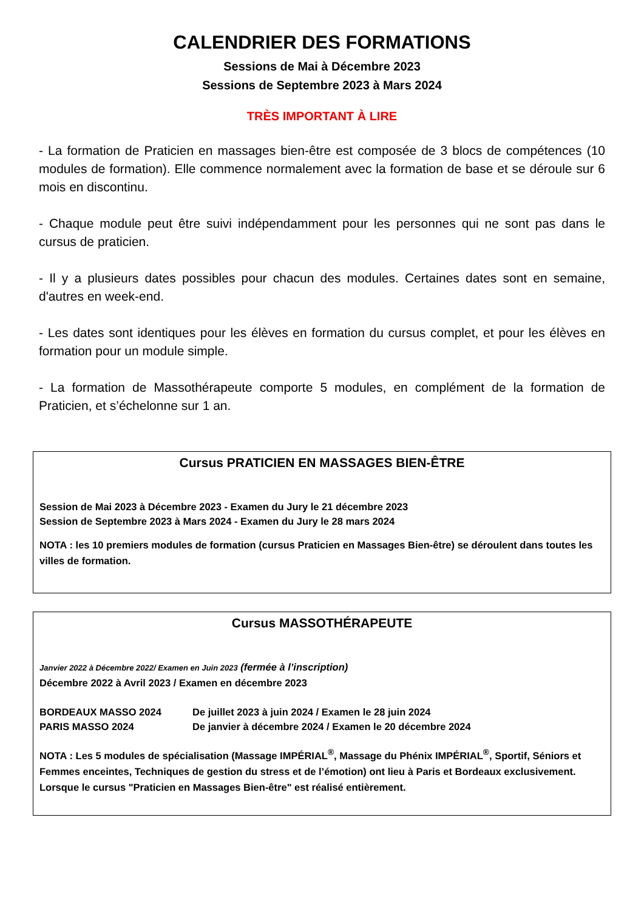CALENDRIER DES FORMATIONS
Sessions de Mai à Décembre 2023
Sessions de Septembre 2023 à Mars 2024
TRÈS IMPORTANT À LIRE
- La formation de Praticien en massages bien-être est composée de 3 blocs de compétences (10 modules de formation). Elle commence normalement avec la formation de base et se déroule sur 6 mois en discontinu.
- Chaque module peut être suivi indépendamment pour les personnes qui ne sont pas dans le cursus de praticien.
- Il y a plusieurs dates possibles pour chacun des modules. Certaines dates sont en semaine, d'autres en week-end.
- Les dates sont identiques pour les élèves en formation du cursus complet, et pour les élèves en formation pour un module simple.
- La formation de Massothérapeute comporte 5 modules, en complément de la formation de Praticien, et s’échelonne sur 1 an.
Cursus PRATICIEN EN MASSAGES BIEN-ÊTRE
Session de Mai 2023 à Décembre 2023 - Examen du Jury le 21 décembre 2023
Session de Septembre 2023 à Mars 2024 - Examen du Jury le 28 mars 2024
NOTA : les 10 premiers modules de formation (cursus Praticien en Massages Bien-être) se déroulent dans toutes les villes de formation.
Cursus MASSOTHÉRAPEUTE
Janvier 2022 à Décembre 2022/ Examen en Juin 2023 (fermée à l’inscription)
Décembre 2022 à Avril 2023 / Examen en décembre 2023
BORDEAUX MASSO 2024 De juillet 2023 à juin 2024 / Examen le 28 juin 2024
PARIS MASSO 2024 De janvier à décembre 2024 / Examen le 20 décembre 2024
NOTA : Les 5 modules de spécialisation (Massage IMPÉRIAL<sup>®</sup>, Massage du Phénix IMPÉRIAL<sup>®</sup>, Sportif, Séniors et Femmes enceintes, Techniques de gestion du stress et de l’émotion) ont lieu à Paris et Bordeaux exclusivement. Lorsque le cursus "Praticien en Massages Bien-être" est réalisé entièrement.